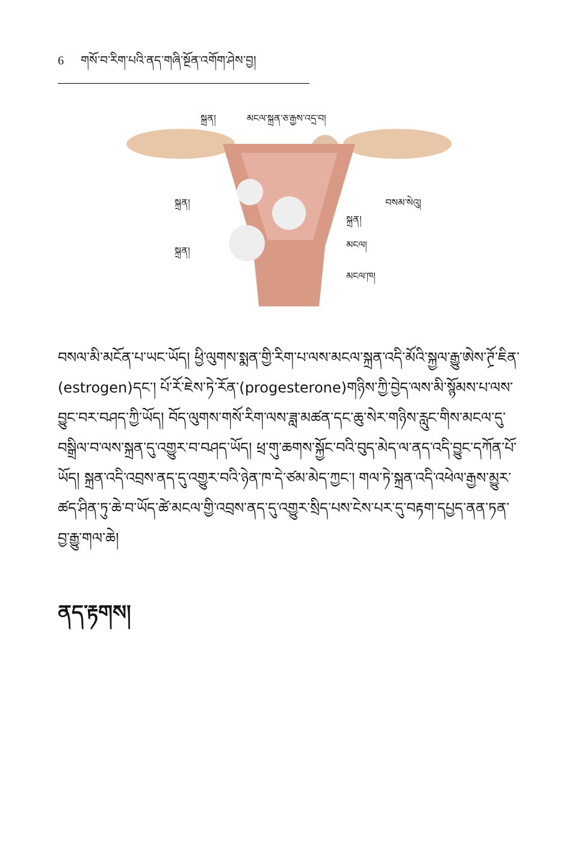6 གསོ་བ་རིག་པའི་ནད་གཞི་སྔོན་འགོག་ཤེས་བྱ།
སྐྲན། མངལ་སྐྲན་ཅ་རྒྱས་འདྲ་བ།
སྐྲན། བསམ་སེའུ།
སྐྲན།
སྐྲན།
མངལ།
མངལ་ཁ།
བསལ་མི་མངོན་པ་ཡང་ཡོད། ཕྱི་ལུགས་སྨན་གྱི་རིག་པ་ལས་མངལ་སྐྲན་འདི་མོའི་སྐྱལ་རྒྱུ་ཨེས་ཊྲོ་ཇིན་(estrogen)དང་། པོ་རོ་ཇེས་ཏེ་རོན་(progesterone)གཉིས་ཀྱི་བྱེད་ལས་མི་སྙོམས་པ་ལས་བྱུང་བར་བཤད་ཀྱི་ཡོད། བོད་ལུགས་གསོ་རིག་ལས་ཟླ་མཚན་དང་ཆུ་སེར་གཉིས་རླུང་གིས་མངལ་དུ་བསྒྲིལ་བ་ལས་སྐྲན་དུ་འགྱུར་བ་བཤད་ཡོད། ཕྲ་གུ་ཆགས་སྐྱོང་བའི་བུད་མེད་ལ་ནད་འདི་བྱུང་དཀོན་པོ་ཡོད། སྐྲན་འདི་འབྲས་ནད་དུ་འགྱུར་བའི་ཉེན་ཁ་དེ་ཙམ་མེད་ཀྱང་། གལ་ཏེ་སྐྲན་འདི་འཕེལ་རྒྱས་མྱུར་ཚད་ཤིན་ཏུ་ཆེ་བ་ཡོད་ཚེ་མངལ་གྱི་འབྲས་ནད་དུ་འགྱུར་སྲིད་པས་ངེས་པར་དུ་བརྟག་དཔྱད་ནན་ཏན་བྱ་རྒྱུ་གལ་ཆེ།
ནད་རྟགས།